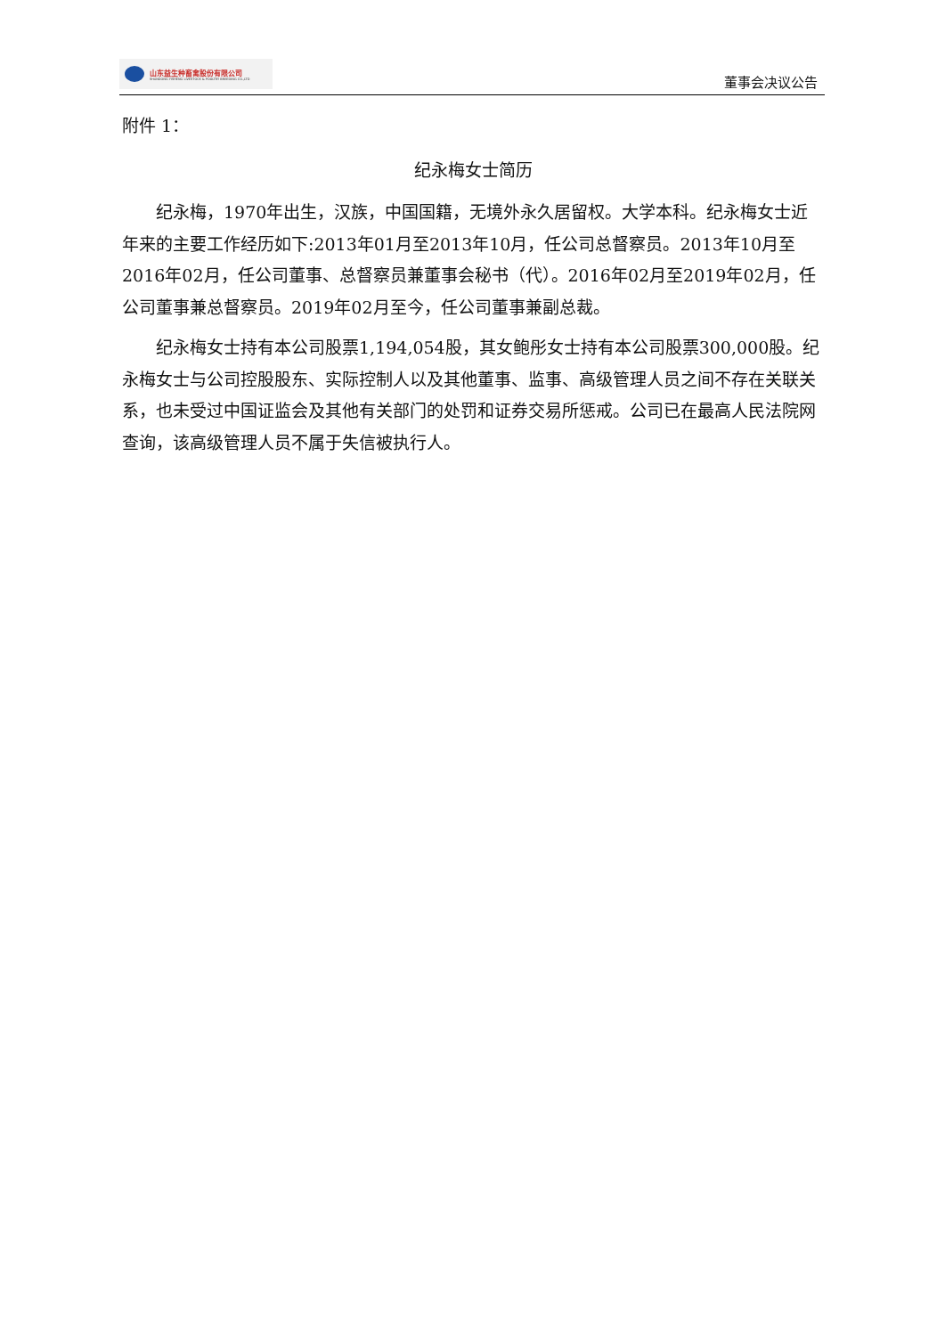山东益生种畜禽股份有限公司
SHANDONG YISHENG LIVESTOCK & POULTRY BREEDING CO.,LTD
董事会决议公告
附件 1：
纪永梅女士简历
纪永梅，1970年出生，汉族，中国国籍，无境外永久居留权。大学本科。纪永梅女士近年来的主要工作经历如下:2013年01月至2013年10月，任公司总督察员。2013年10月至2016年02月，任公司董事、总督察员兼董事会秘书（代）。2016年02月至2019年02月，任公司董事兼总督察员。2019年02月至今，任公司董事兼副总裁。
纪永梅女士持有本公司股票1,194,054股，其女鲍彤女士持有本公司股票300,000股。纪永梅女士与公司控股股东、实际控制人以及其他董事、监事、高级管理人员之间不存在关联关系，也未受过中国证监会及其他有关部门的处罚和证券交易所惩戒。公司已在最高人民法院网查询，该高级管理人员不属于失信被执行人。